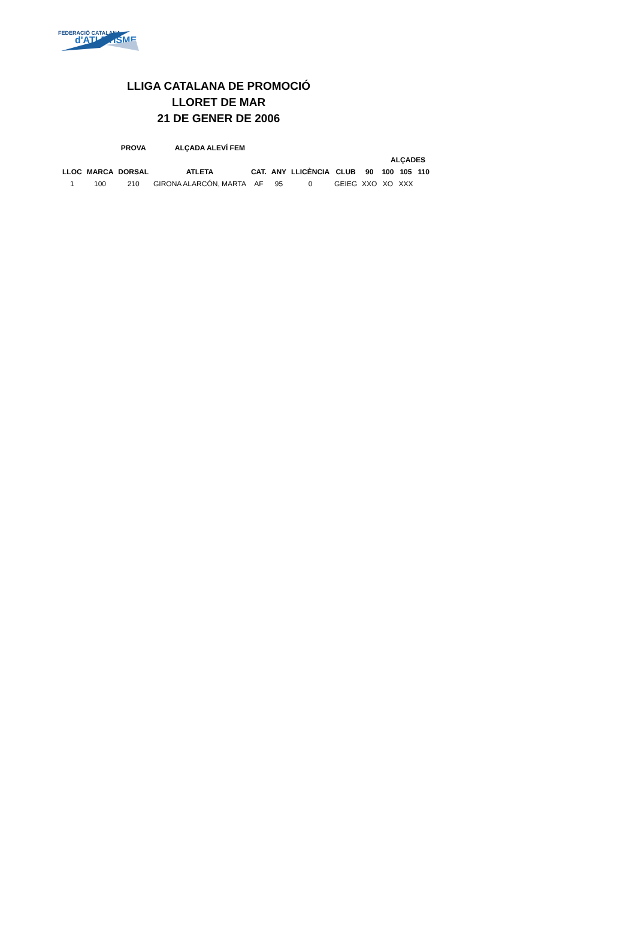FEDERACIÓ CATALANA
d'ATLETISME
LLIGA CATALANA DE PROMOCIÓ
LLORET DE MAR
21 DE GENER DE 2006
| | | PROVA | ALÇADA ALEVÍ FEM | | | | | | | | | |
| --- | --- | --- | --- | --- | --- | --- | --- | --- | --- | --- | --- | --- |
| | | | | | | | | | ALÇADES | | | |
| LLOC | MARCA | DORSAL | ATLETA | CAT. | ANY | LLICÈNCIA | CLUB | 90 | 100 | 105 | 110 | |
| 1 | 100 | 210 | GIRONA ALARCÓN, MARTA | AF | 95 | 0 | GEIEG | XXO | XO | XXX | | |